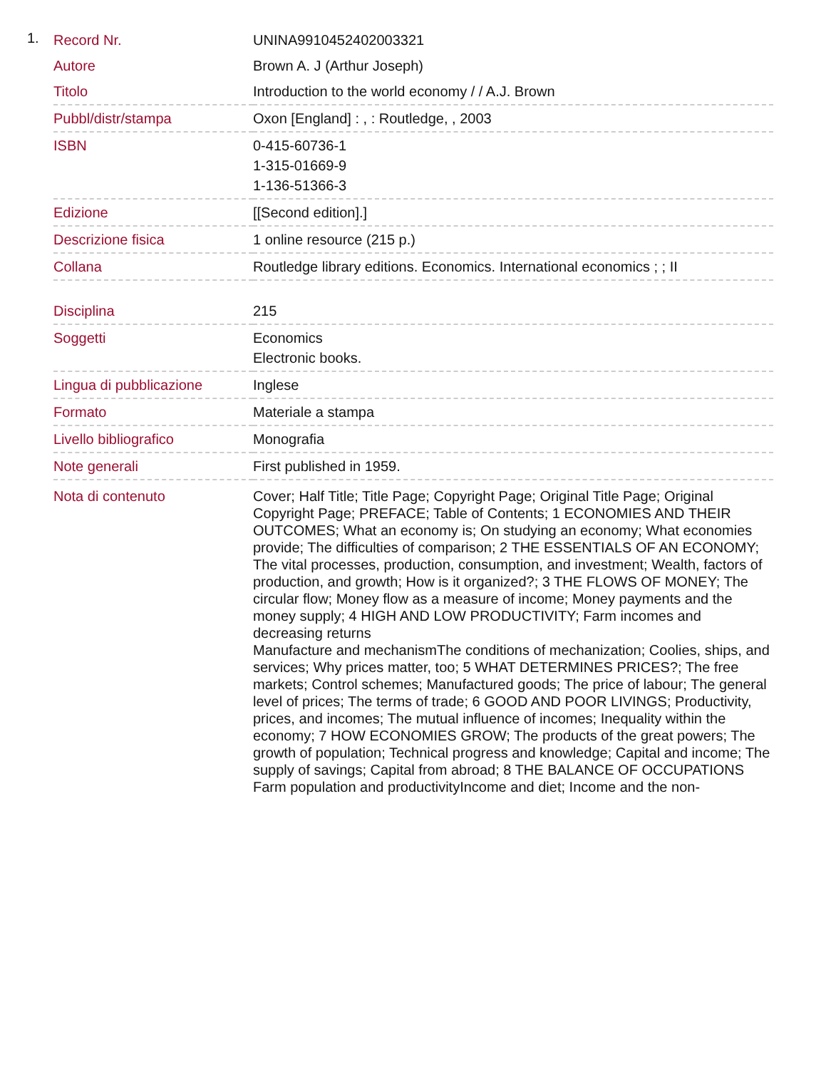1.
| Record Nr. | UNINA9910452402003321 |
| Autore | Brown A. J (Arthur Joseph) |
| Titolo | Introduction to the world economy / / A.J. Brown |
| Pubbl/distr/stampa | Oxon [England] : , : Routledge, , 2003 |
| ISBN | 0-415-60736-1 1-315-01669-9 1-136-51366-3 |
| Edizione | [[Second edition].] |
| Descrizione fisica | 1 online resource (215 p.) |
| Collana | Routledge library editions. Economics. International economics ; ; II |
| Disciplina | 215 |
| Soggetti | Economics Electronic books. |
| Lingua di pubblicazione | Inglese |
| Formato | Materiale a stampa |
| Livello bibliografico | Monografia |
| Note generali | First published in 1959. |
| Nota di contenuto | Cover; Half Title; Title Page; Copyright Page; Original Title Page; Original Copyright Page; PREFACE; Table of Contents; 1 ECONOMIES AND THEIR OUTCOMES; What an economy is; On studying an economy; What economies provide; The difficulties of comparison; 2 THE ESSENTIALS OF AN ECONOMY; The vital processes, production, consumption, and investment; Wealth, factors of production, and growth; How is it organized?; 3 THE FLOWS OF MONEY; The circular flow; Money flow as a measure of income; Money payments and the money supply; 4 HIGH AND LOW PRODUCTIVITY; Farm incomes and decreasing returns Manufacture and mechanismThe conditions of mechanization; Coolies, ships, and services; Why prices matter, too; 5 WHAT DETERMINES PRICES?; The free markets; Control schemes; Manufactured goods; The price of labour; The general level of prices; The terms of trade; 6 GOOD AND POOR LIVINGS; Productivity, prices, and incomes; The mutual influence of incomes; Inequality within the economy; 7 HOW ECONOMIES GROW; The products of the great powers; The growth of population; Technical progress and knowledge; Capital and income; The supply of savings; Capital from abroad; 8 THE BALANCE OF OCCUPATIONS Farm population and productivityIncome and diet; Income and the non- |